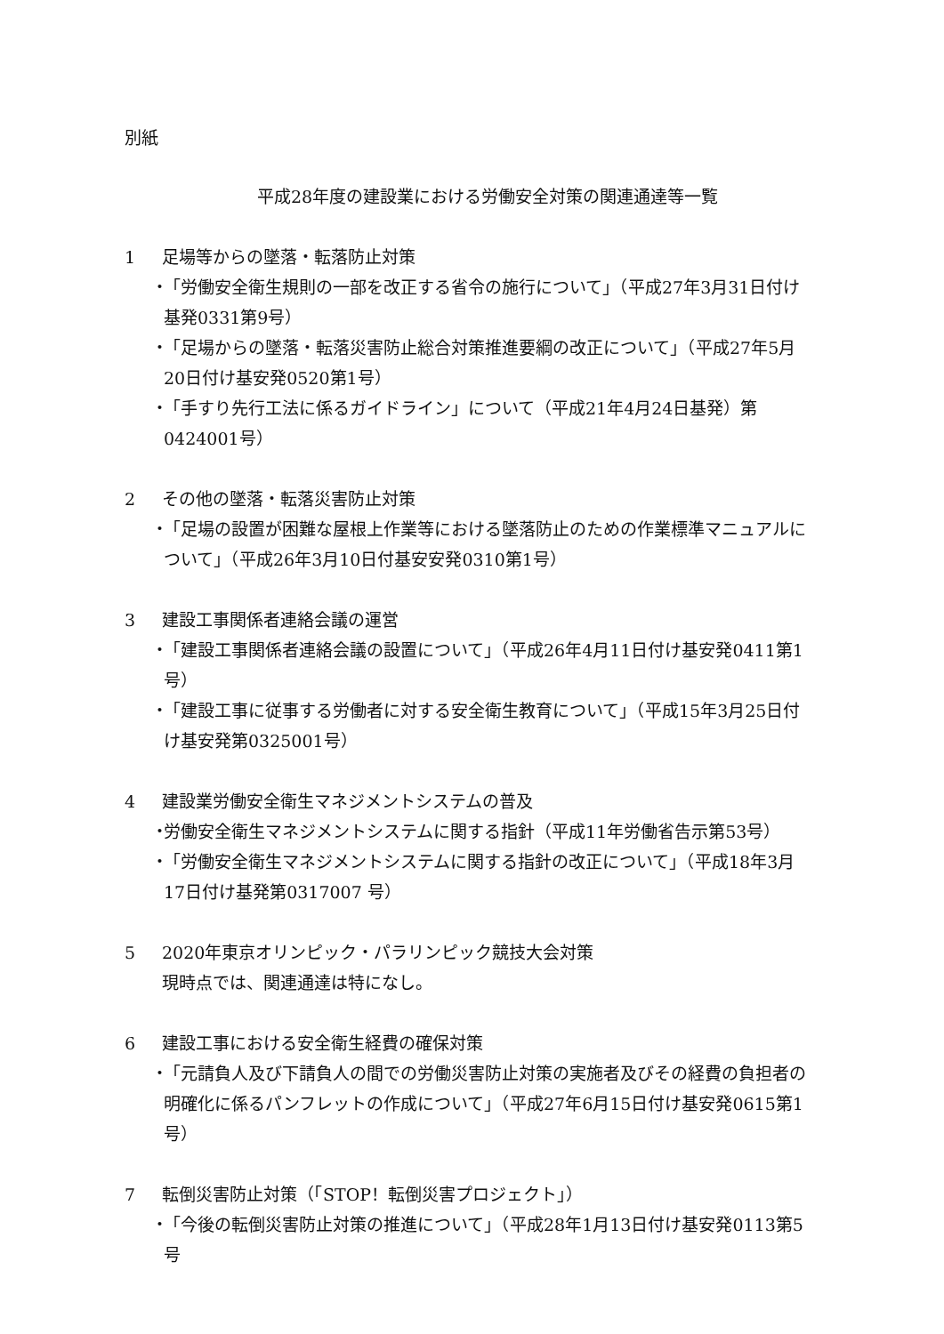別紙
平成28年度の建設業における労働安全対策の関連通達等一覧
1 足場等からの墜落・転落防止対策
・ 「労働安全衛生規則の一部を改正する省令の施行について」（平成27年3月31日付け基発0331第9号）
・ 「足場からの墜落・転落災害防止総合対策推進要綱の改正について」（平成27年5月20日付け基安発0520第1号）
・ 「手すり先行工法に係るガイドライン」について（平成21年4月24日基発）第0424001号）
2 その他の墜落・転落災害防止対策
・ 「足場の設置が困難な屋根上作業等における墜落防止のための作業標準マニュアルについて」（平成26年3月10日付基安安発0310第1号）
3 建設工事関係者連絡会議の運営
・ 「建設工事関係者連絡会議の設置について」（平成26年4月11日付け基安発0411第1号）
・ 「建設工事に従事する労働者に対する安全衛生教育について」（平成15年3月25日付け基安発第0325001号）
4 建設業労働安全衛生マネジメントシステムの普及
・ 労働安全衛生マネジメントシステムに関する指針（平成11年労働省告示第53号）
・ 「労働安全衛生マネジメントシステムに関する指針の改正について」（平成18年3月17日付け基発第0317007 号）
5 2020年東京オリンピック・パラリンピック競技大会対策
現時点では、関連通達は特になし。
6 建設工事における安全衛生経費の確保対策
・ 「元請負人及び下請負人の間での労働災害防止対策の実施者及びその経費の負担者の明確化に係るパンフレットの作成について」（平成27年6月15日付け基安発0615第1号）
7 転倒災害防止対策（「STOP！転倒災害プロジェクト」）
・ 「今後の転倒災害防止対策の推進について」（平成28年1月13日付け基安発0113第5号